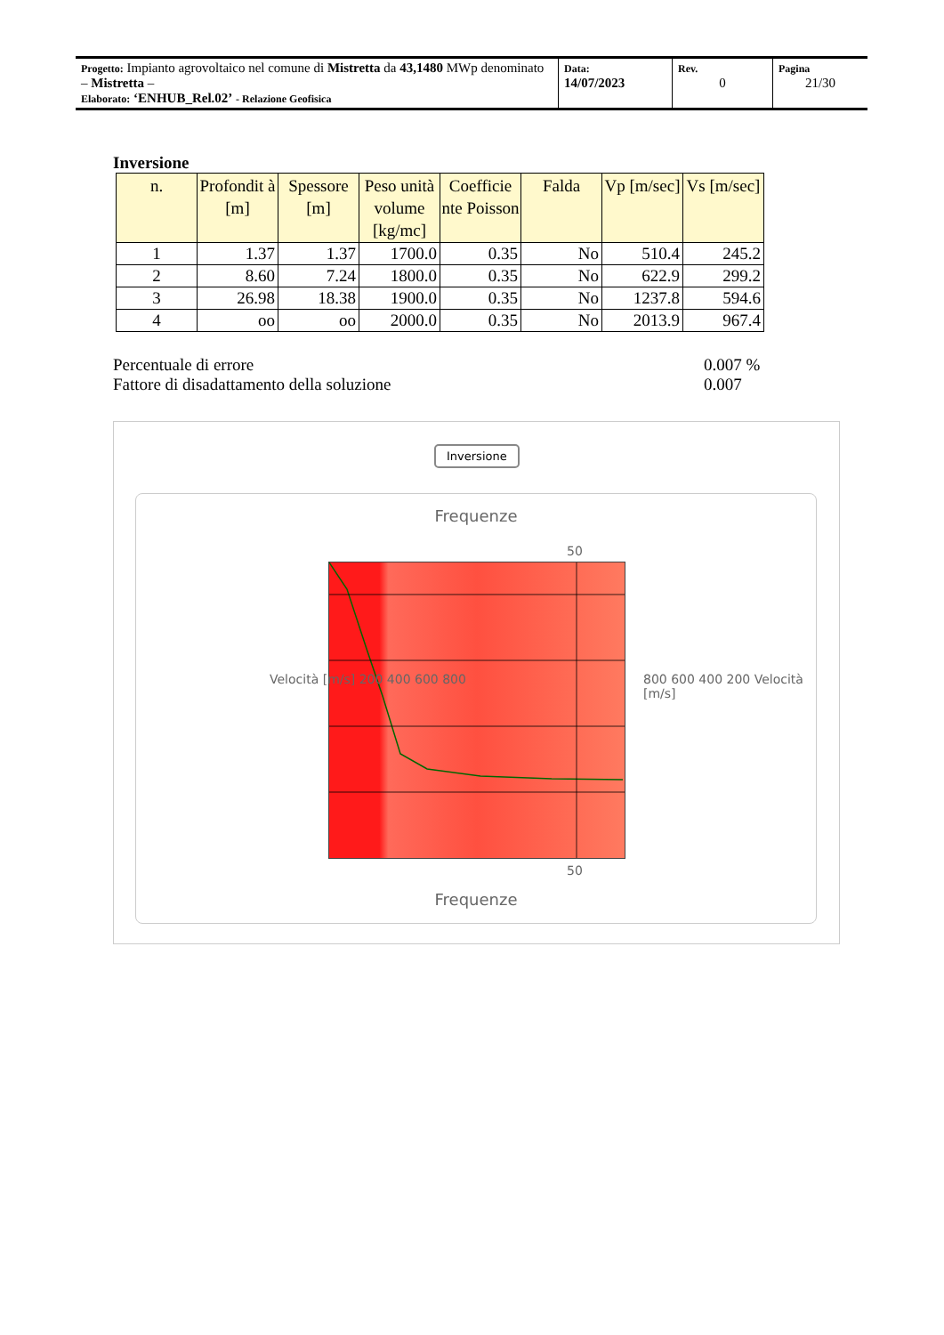| Progetto: Impianto agrovoltaico nel comune di Mistretta da 43,1480 MWp denominato – Mistretta – Elaborato: ‘ENHUB_Rel.02’ - Relazione Geofisica | Data: 14/07/2023 | Rev. 0 | Pagina 21/30 |
Inversione
| n. | Profondit à [m] | Spessore [m] | Peso unità volume [kg/mc] | Coefficie nte Poisson | Falda | Vp [m/sec] | Vs [m/sec] |
| --- | --- | --- | --- | --- | --- | --- | --- |
| 1 | 1.37 | 1.37 | 1700.0 | 0.35 | No | 510.4 | 245.2 |
| 2 | 8.60 | 7.24 | 1800.0 | 0.35 | No | 622.9 | 299.2 |
| 3 | 26.98 | 18.38 | 1900.0 | 0.35 | No | 1237.8 | 594.6 |
| 4 | oo | oo | 2000.0 | 0.35 | No | 2013.9 | 967.4 |
Percentuale di errore 0.007 %
Fattore di disadattamento della soluzione 0.007
Inversione
Frequenze
50
Velocità [m/s] 200 400 600 800 800 600 400 200 Velocità [m/s]
50
Frequenze